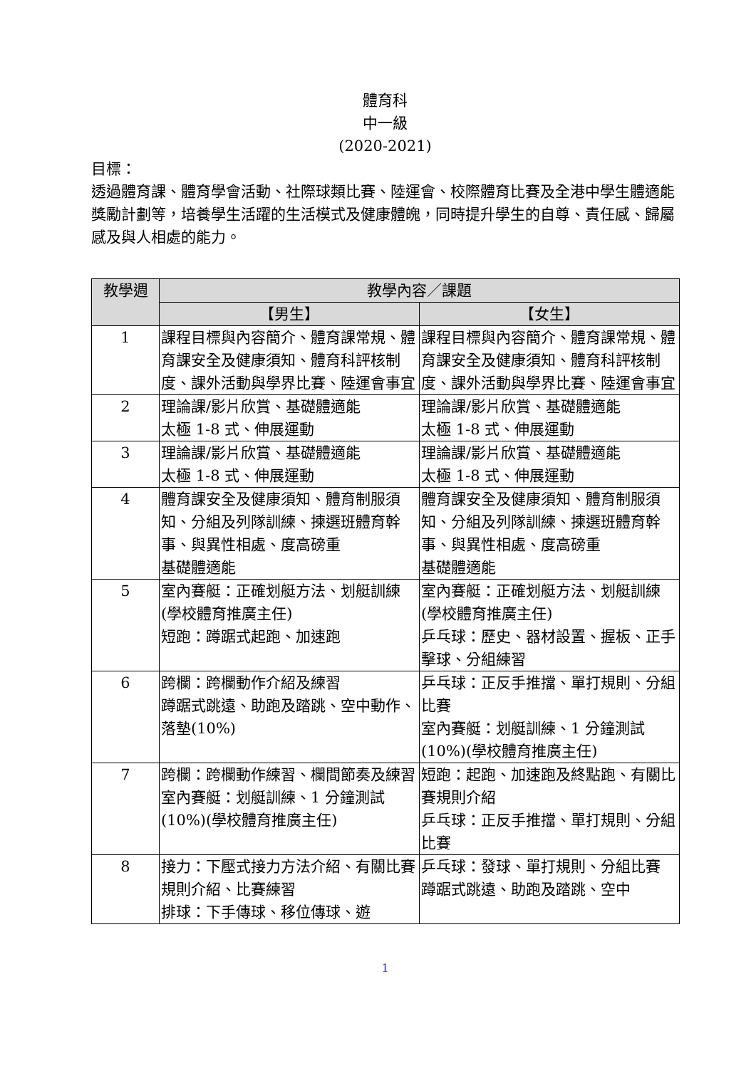體育科
中一級
(2020-2021)
目標：
透過體育課、體育學會活動、社際球類比賽、陸運會、校際體育比賽及全港中學生體適能獎勵計劃等，培養學生活躍的生活模式及健康體魄，同時提升學生的自尊、責任感、歸屬感及與人相處的能力。
| 教學週 | 教學內容／課題 | |
| --- | --- | --- |
| | 【男生】 | 【女生】 |
| 1 | 課程目標與內容簡介、體育課常規、體育課安全及健康須知、體育科評核制度、課外活動與學界比賽、陸運會事宜 | 課程目標與內容簡介、體育課常規、體育課安全及健康須知、體育科評核制度、課外活動與學界比賽、陸運會事宜 |
| 2 | 理論課/影片欣賞、基礎體適能 太極 1-8 式、伸展運動 | 理論課/影片欣賞、基礎體適能 太極 1-8 式、伸展運動 |
| 3 | 理論課/影片欣賞、基礎體適能 太極 1-8 式、伸展運動 | 理論課/影片欣賞、基礎體適能 太極 1-8 式、伸展運動 |
| 4 | 體育課安全及健康須知、體育制服須知、分組及列隊訓練、揀選班體育幹事、與異性相處、度高磅重 基礎體適能 | 體育課安全及健康須知、體育制服須知、分組及列隊訓練、揀選班體育幹事、與異性相處、度高磅重 基礎體適能 |
| 5 | 室內賽艇：正確划艇方法、划艇訓練 (學校體育推廣主任) 短跑：蹲踞式起跑、加速跑 | 室內賽艇：正確划艇方法、划艇訓練 (學校體育推廣主任) 乒乓球：歷史、器材設置、握板、正手擊球、分組練習 |
| 6 | 跨欄：跨欄動作介紹及練習 蹲踞式跳遠、助跑及踏跳、空中動作、落墊(10%) | 乒乓球：正反手推擋、單打規則、分組比賽 室內賽艇：划艇訓練、1 分鐘測試(10%)(學校體育推廣主任) |
| 7 | 跨欄：跨欄動作練習、欄間節奏及練習 室內賽艇：划艇訓練、1 分鐘測試(10%)(學校體育推廣主任) | 短跑：起跑、加速跑及終點跑、有關比賽規則介紹 乒乓球：正反手推擋、單打規則、分組比賽 |
| 8 | 接力：下壓式接力方法介紹、有關比賽規則介紹、比賽練習 排球：下手傳球、移位傳球、遊 | 乒乓球：發球、單打規則、分組比賽 蹲踞式跳遠、助跑及踏跳、空中 |
1